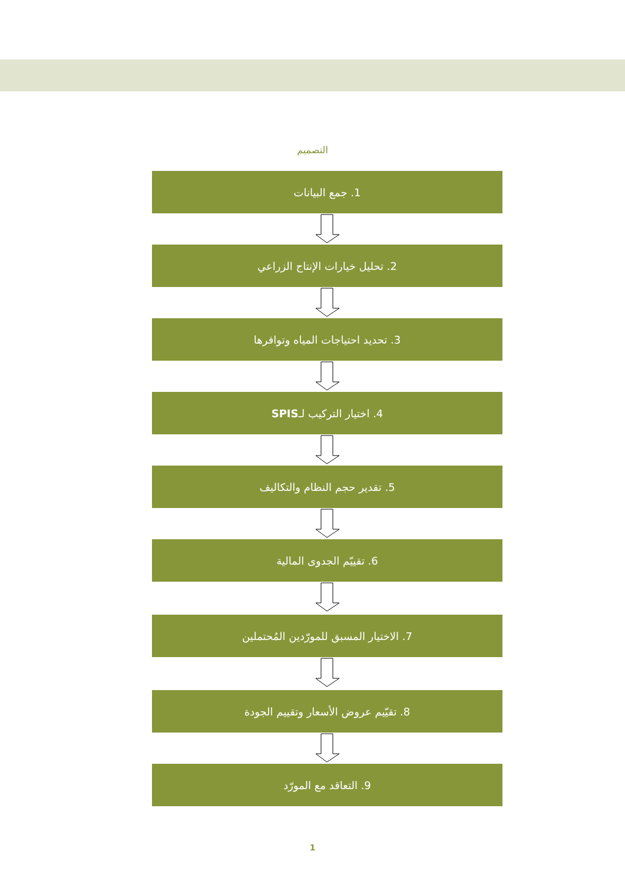التصميم
1. جمع البيانات
2. تحليل خيارات الإنتاج الزراعي
3. تحديد احتياجات المياه وتوافرها
4. اختيار التركيب لـ SPIS
5. تقدير حجم النظام والتكاليف
6. تقييّم الجدوى المالية
7. الاختيار المسبق للمورّدين المُحتملين
8. تقيّيم عروض الأسعار وتقييم الجودة
9. التعاقد مع المورّد
1